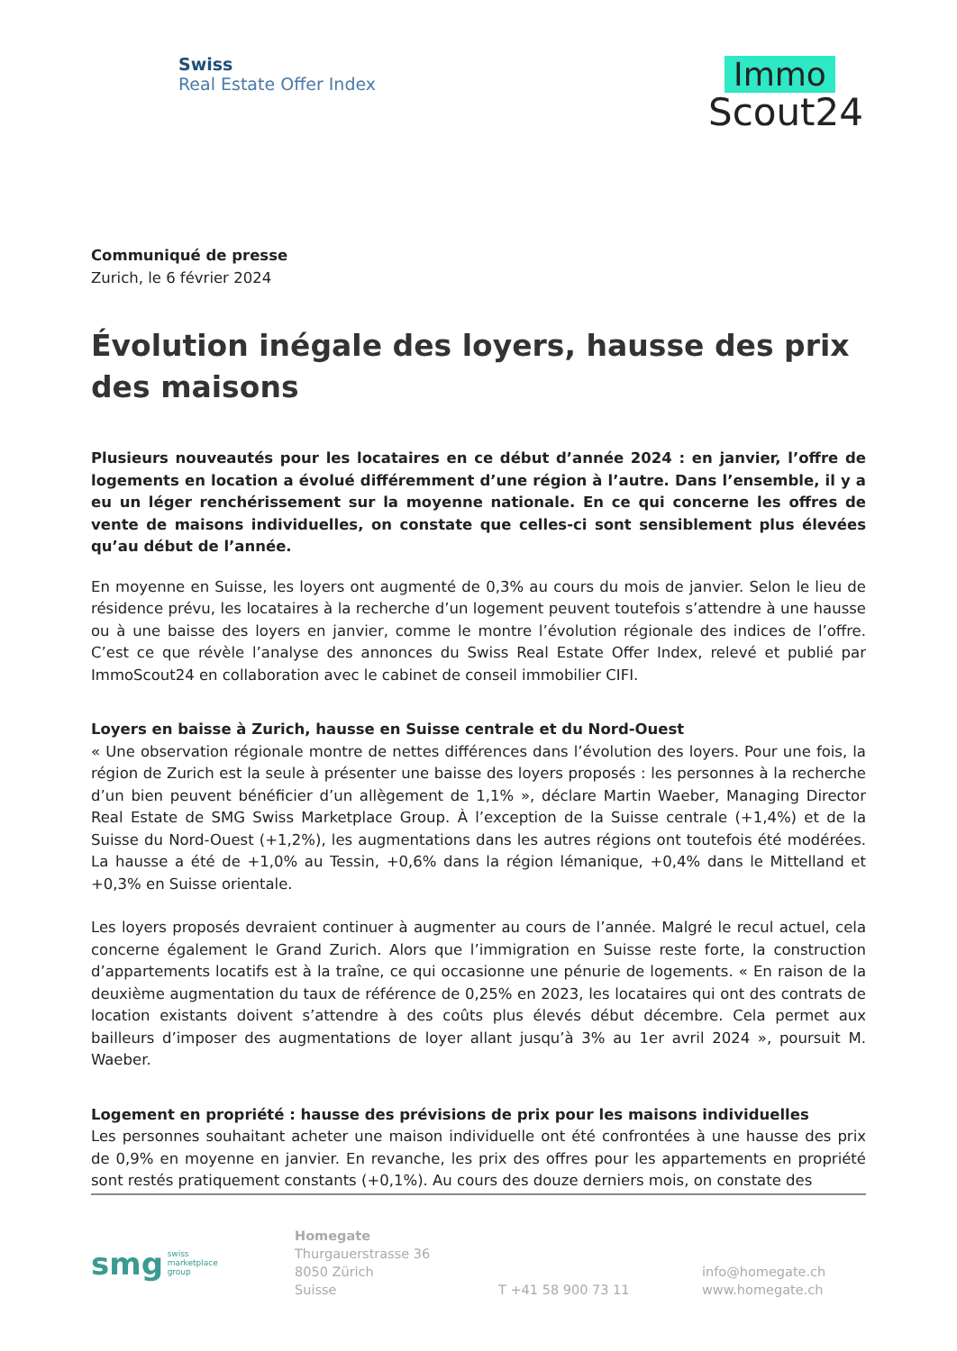Swiss
Real Estate Offer Index
Immo
Scout24
Communiqué de presse
Zurich, le 6 février 2024
Évolution inégale des loyers, hausse des prix des maisons
Plusieurs nouveautés pour les locataires en ce début d’année 2024 : en janvier, l’offre de logements en location a évolué différemment d’une région à l’autre. Dans l’ensemble, il y a eu un léger renchérissement sur la moyenne nationale. En ce qui concerne les offres de vente de maisons individuelles, on constate que celles-ci sont sensiblement plus élevées qu’au début de l’année.
En moyenne en Suisse, les loyers ont augmenté de 0,3% au cours du mois de janvier. Selon le lieu de résidence prévu, les locataires à la recherche d’un logement peuvent toutefois s’attendre à une hausse ou à une baisse des loyers en janvier, comme le montre l’évolution régionale des indices de l’offre. C’est ce que révèle l’analyse des annonces du Swiss Real Estate Offer Index, relevé et publié par ImmoScout24 en collaboration avec le cabinet de conseil immobilier CIFI.
Loyers en baisse à Zurich, hausse en Suisse centrale et du Nord-Ouest
« Une observation régionale montre de nettes différences dans l’évolution des loyers. Pour une fois, la région de Zurich est la seule à présenter une baisse des loyers proposés : les personnes à la recherche d’un bien peuvent bénéficier d’un allègement de 1,1% », déclare Martin Waeber, Managing Director Real Estate de SMG Swiss Marketplace Group. À l’exception de la Suisse centrale (+1,4%) et de la Suisse du Nord-Ouest (+1,2%), les augmentations dans les autres régions ont toutefois été modérées. La hausse a été de +1,0% au Tessin, +0,6% dans la région lémanique, +0,4% dans le Mittelland et +0,3% en Suisse orientale.
Les loyers proposés devraient continuer à augmenter au cours de l’année. Malgré le recul actuel, cela concerne également le Grand Zurich. Alors que l’immigration en Suisse reste forte, la construction d’appartements locatifs est à la traîne, ce qui occasionne une pénurie de logements. « En raison de la deuxième augmentation du taux de référence de 0,25% en 2023, les locataires qui ont des contrats de location existants doivent s’attendre à des coûts plus élevés début décembre. Cela permet aux bailleurs d’imposer des augmentations de loyer allant jusqu’à 3% au 1er avril 2024 », poursuit M. Waeber.
Logement en propriété : hausse des prévisions de prix pour les maisons individuelles
Les personnes souhaitant acheter une maison individuelle ont été confrontées à une hausse des prix de 0,9% en moyenne en janvier. En revanche, les prix des offres pour les appartements en propriété sont restés pratiquement constants (+0,1%). Au cours des douze derniers mois, on constate des
smg swiss
marketplace
group
Homegate
Thurgauerstrasse 36
8050 Zürich
Suisse
T +41 58 900 73 11
info@homegate.ch
www.homegate.ch